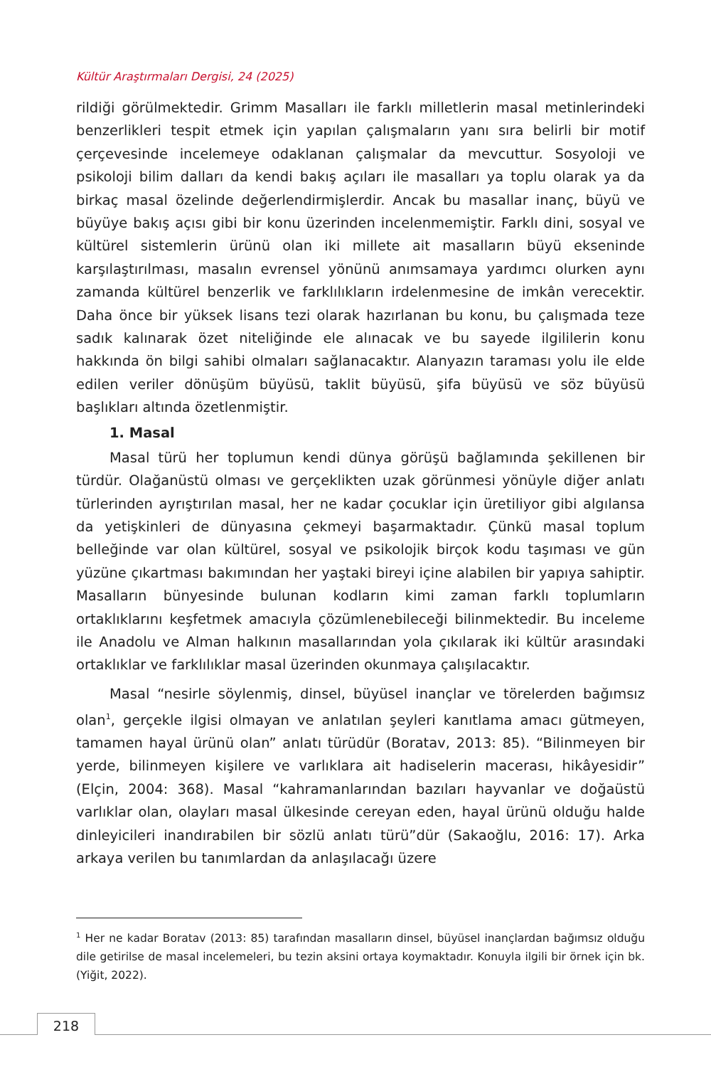Kültür Araştırmaları Dergisi, 24 (2025)
rildiği görülmektedir. Grimm Masalları ile farklı milletlerin masal metinlerindeki benzerlikleri tespit etmek için yapılan çalışmaların yanı sıra belirli bir motif çerçevesinde incelemeye odaklanan çalışmalar da mevcuttur. Sosyoloji ve psikoloji bilim dalları da kendi bakış açıları ile masalları ya toplu olarak ya da birkaç masal özelinde değerlendirmişlerdir. Ancak bu masallar inanç, büyü ve büyüye bakış açısı gibi bir konu üzerinden incelenmemiştir. Farklı dini, sosyal ve kültürel sistemlerin ürünü olan iki millete ait masalların büyü ekseninde karşılaştırılması, masalın evrensel yönünü anımsamaya yardımcı olurken aynı zamanda kültürel benzerlik ve farklılıkların irdelenmesine de imkân verecektir. Daha önce bir yüksek lisans tezi olarak hazırlanan bu konu, bu çalışmada teze sadık kalınarak özet niteliğinde ele alınacak ve bu sayede ilgililerin konu hakkında ön bilgi sahibi olmaları sağlanacaktır. Alanyazın taraması yolu ile elde edilen veriler dönüşüm büyüsü, taklit büyüsü, şifa büyüsü ve söz büyüsü başlıkları altında özetlenmiştir.
1. Masal
Masal türü her toplumun kendi dünya görüşü bağlamında şekillenen bir türdür. Olağanüstü olması ve gerçeklikten uzak görünmesi yönüyle diğer anlatı türlerinden ayrıştırılan masal, her ne kadar çocuklar için üretiliyor gibi algılansa da yetişkinleri de dünyasına çekmeyi başarmaktadır. Çünkü masal toplum belleğinde var olan kültürel, sosyal ve psikolojik birçok kodu taşıması ve gün yüzüne çıkartması bakımından her yaştaki bireyi içine alabilen bir yapıya sahiptir. Masalların bünyesinde bulunan kodların kimi zaman farklı toplumların ortaklıklarını keşfetmek amacıyla çözümlenebileceği bilinmektedir. Bu inceleme ile Anadolu ve Alman halkının masallarından yola çıkılarak iki kültür arasındaki ortaklıklar ve farklılıklar masal üzerinden okunmaya çalışılacaktır.
Masal “nesirle söylenmiş, dinsel, büyüsel inançlar ve törelerden bağımsız olan<sup>1</sup>, gerçekle ilgisi olmayan ve anlatılan şeyleri kanıtlama amacı gütmeyen, tamamen hayal ürünü olan” anlatı türüdür (Boratav, 2013: 85). “Bilinmeyen bir yerde, bilinmeyen kişilere ve varlıklara ait hadiselerin macerası, hikâyesidir” (Elçin, 2004: 368). Masal “kahramanlarından bazıları hayvanlar ve doğaüstü varlıklar olan, olayları masal ülkesinde cereyan eden, hayal ürünü olduğu halde dinleyicileri inandırabilen bir sözlü anlatı türü”dür (Sakaoğlu, 2016: 17). Arka arkaya verilen bu tanımlardan da anlaşılacağı üzere
<sup>1</sup> Her ne kadar Boratav (2013: 85) tarafından masalların dinsel, büyüsel inançlardan bağımsız olduğu dile getirilse de masal incelemeleri, bu tezin aksini ortaya koymaktadır. Konuyla ilgili bir örnek için bk. (Yiğit, 2022).
218